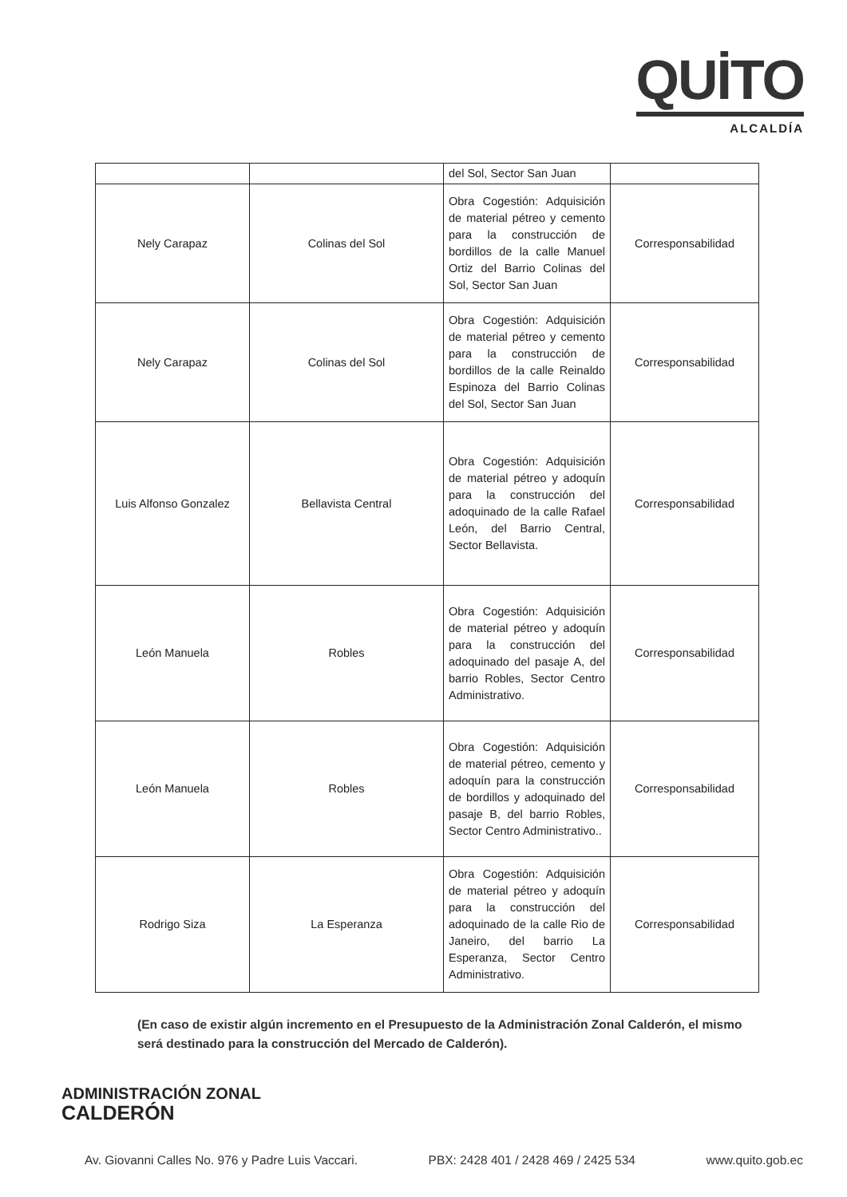QUİTO
ALCALDÍA
| | | del Sol, Sector San Juan | |
| Nely Carapaz | Colinas del Sol | Obra Cogestión: Adquisición de material pétreo y cemento para la construcción de bordillos de la calle Manuel Ortiz del Barrio Colinas del Sol, Sector San Juan | Corresponsabilidad |
| Nely Carapaz | Colinas del Sol | Obra Cogestión: Adquisición de material pétreo y cemento para la construcción de bordillos de la calle Reinaldo Espinoza del Barrio Colinas del Sol, Sector San Juan | Corresponsabilidad |
| Luis Alfonso Gonzalez | Bellavista Central | Obra Cogestión: Adquisición de material pétreo y adoquín para la construcción del adoquinado de la calle Rafael León, del Barrio Central, Sector Bellavista. | Corresponsabilidad |
| León Manuela | Robles | Obra Cogestión: Adquisición de material pétreo y adoquín para la construcción del adoquinado del pasaje A, del barrio Robles, Sector Centro Administrativo. | Corresponsabilidad |
| León Manuela | Robles | Obra Cogestión: Adquisición de material pétreo, cemento y adoquín para la construcción de bordillos y adoquinado del pasaje B, del barrio Robles, Sector Centro Administrativo.. | Corresponsabilidad |
| Rodrigo Siza | La Esperanza | Obra Cogestión: Adquisición de material pétreo y adoquín para la construcción del adoquinado de la calle Rio de Janeiro, del barrio La Esperanza, Sector Centro Administrativo. | Corresponsabilidad |
(En caso de existir algún incremento en el Presupuesto de la Administración Zonal Calderón, el mismo será destinado para la construcción del Mercado de Calderón).
ADMINISTRACIÓN ZONAL
CALDERÓN
Av. Giovanni Calles No. 976 y Padre Luis Vaccari. PBX: 2428 401 / 2428 469 / 2425 534 www.quito.gob.ec